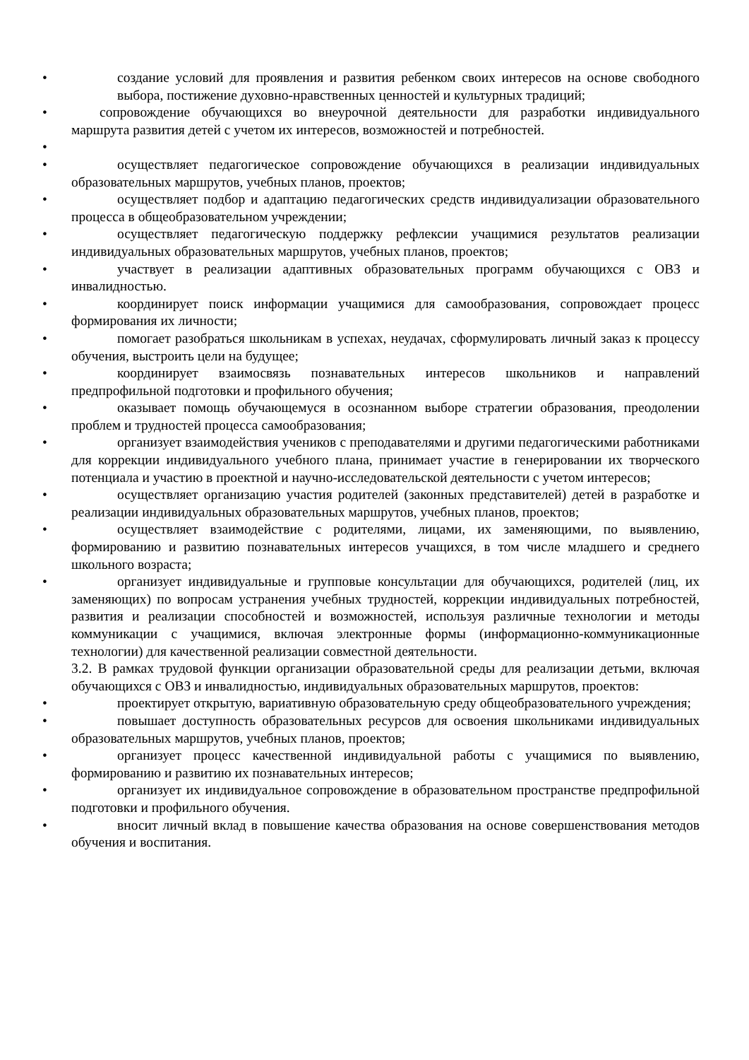• создание условий для проявления и развития ребенком своих интересов на основе свободного выбора, постижение духовно-нравственных ценностей и культурных традиций;
• сопровождение обучающихся во внеурочной деятельности для разработки индивидуального маршрута развития детей с учетом их интересов, возможностей и потребностей.
•
• осуществляет педагогическое сопровождение обучающихся в реализации индивидуальных образовательных маршрутов, учебных планов, проектов;
• осуществляет подбор и адаптацию педагогических средств индивидуализации образовательного процесса в общеобразовательном учреждении;
• осуществляет педагогическую поддержку рефлексии учащимися результатов реализации индивидуальных образовательных маршрутов, учебных планов, проектов;
• участвует в реализации адаптивных образовательных программ обучающихся с ОВЗ и инвалидностью.
• координирует поиск информации учащимися для самообразования, сопровождает процесс формирования их личности;
• помогает разобраться школьникам в успехах, неудачах, сформулировать личный заказ к процессу обучения, выстроить цели на будущее;
• координирует взаимосвязь познавательных интересов школьников и направлений предпрофильной подготовки и профильного обучения;
• оказывает помощь обучающемуся в осознанном выборе стратегии образования, преодолении проблем и трудностей процесса самообразования;
• организует взаимодействия учеников с преподавателями и другими педагогическими работниками для коррекции индивидуального учебного плана, принимает участие в генерировании их творческого потенциала и участию в проектной и научно-исследовательской деятельности с учетом интересов;
• осуществляет организацию участия родителей (законных представителей) детей в разработке и реализации индивидуальных образовательных маршрутов, учебных планов, проектов;
• осуществляет взаимодействие с родителями, лицами, их заменяющими, по выявлению, формированию и развитию познавательных интересов учащихся, в том числе младшего и среднего школьного возраста;
• организует индивидуальные и групповые консультации для обучающихся, родителей (лиц, их заменяющих) по вопросам устранения учебных трудностей, коррекции индивидуальных потребностей, развития и реализации способностей и возможностей, используя различные технологии и методы коммуникации с учащимися, включая электронные формы (информационно-коммуникационные технологии) для качественной реализации совместной деятельности.
3.2. В рамках трудовой функции организации образовательной среды для реализации детьми, включая обучающихся с ОВЗ и инвалидностью, индивидуальных образовательных маршрутов, проектов:
• проектирует открытую, вариативную образовательную среду общеобразовательного учреждения;
• повышает доступность образовательных ресурсов для освоения школьниками индивидуальных образовательных маршрутов, учебных планов, проектов;
• организует процесс качественной индивидуальной работы с учащимися по выявлению, формированию и развитию их познавательных интересов;
• организует их индивидуальное сопровождение в образовательном пространстве предпрофильной подготовки и профильного обучения.
• вносит личный вклад в повышение качества образования на основе совершенствования методов обучения и воспитания.